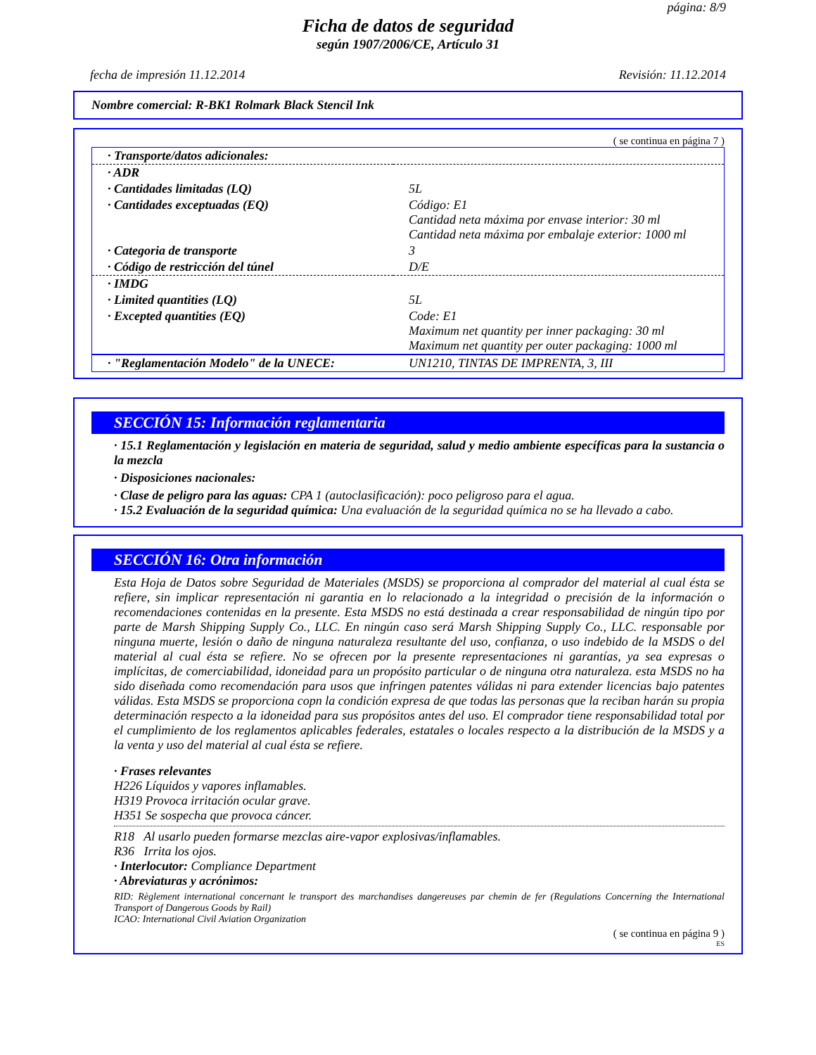página: 8/9
Ficha de datos de seguridad
según 1907/2006/CE, Artículo 31
fecha de impresión 11.12.2014 Revisión: 11.12.2014
Nombre comercial: R-BK1 Rolmark Black Stencil Ink
( se continua en página 7 )
| · Transporte/datos adicionales: | |
| · ADR | |
| · Cantidades limitadas (LQ) | 5L |
| · Cantidades exceptuadas (EQ) | Código: E1 Cantidad neta máxima por envase interior: 30 ml Cantidad neta máxima por embalaje exterior: 1000 ml |
| · Categoria de transporte | 3 |
| · Código de restricción del túnel | D/E |
| · IMDG | |
| · Limited quantities (LQ) | 5L |
| · Excepted quantities (EQ) | Code: E1 Maximum net quantity per inner packaging: 30 ml Maximum net quantity per outer packaging: 1000 ml |
| · "Reglamentación Modelo" de la UNECE: | UN1210, TINTAS DE IMPRENTA, 3, III |
SECCIÓN 15: Información reglamentaria
· 15.1 Reglamentación y legislación en materia de seguridad, salud y medio ambiente específicas para la sustancia o la mezcla
· Disposiciones nacionales:
· Clase de peligro para las aguas: CPA 1 (autoclasificación): poco peligroso para el agua.
· 15.2 Evaluación de la seguridad química: Una evaluación de la seguridad química no se ha llevado a cabo.
SECCIÓN 16: Otra información
Esta Hoja de Datos sobre Seguridad de Materiales (MSDS) se proporciona al comprador del material al cual ésta se refiere, sin implicar representación ni garantia en lo relacionado a la integridad o precisión de la información o recomendaciones contenidas en la presente. Esta MSDS no está destinada a crear responsabilidad de ningún tipo por parte de Marsh Shipping Supply Co., LLC. En ningún caso será Marsh Shipping Supply Co., LLC. responsable por ninguna muerte, lesión o daño de ninguna naturaleza resultante del uso, confianza, o uso indebido de la MSDS o del material al cual ésta se refiere. No se ofrecen por la presente representaciones ni garantías, ya sea expresas o implícitas, de comerciabilidad, idoneidad para un propósito particular o de ninguna otra naturaleza. esta MSDS no ha sido diseñada como recomendación para usos que infringen patentes válidas ni para extender licencias bajo patentes válidas. Esta MSDS se proporciona copn la condición expresa de que todas las personas que la reciban harán su propia determinación respecto a la idoneidad para sus propósitos antes del uso. El comprador tiene responsabilidad total por el cumplimiento de los reglamentos aplicables federales, estatales o locales respecto a la distribución de la MSDS y a la venta y uso del material al cual ésta se refiere.
· Frases relevantes
H226 Líquidos y vapores inflamables.
H319 Provoca irritación ocular grave.
H351 Se sospecha que provoca cáncer.
R18 Al usarlo pueden formarse mezclas aire-vapor explosivas/inflamables.
R36 Irrita los ojos.
· Interlocutor: Compliance Department
· Abreviaturas y acrónimos:
RID: Règlement international concernant le transport des marchandises dangereuses par chemin de fer (Regulations Concerning the International Transport of Dangerous Goods by Rail)
ICAO: International Civil Aviation Organization
( se continua en página 9 )
ES